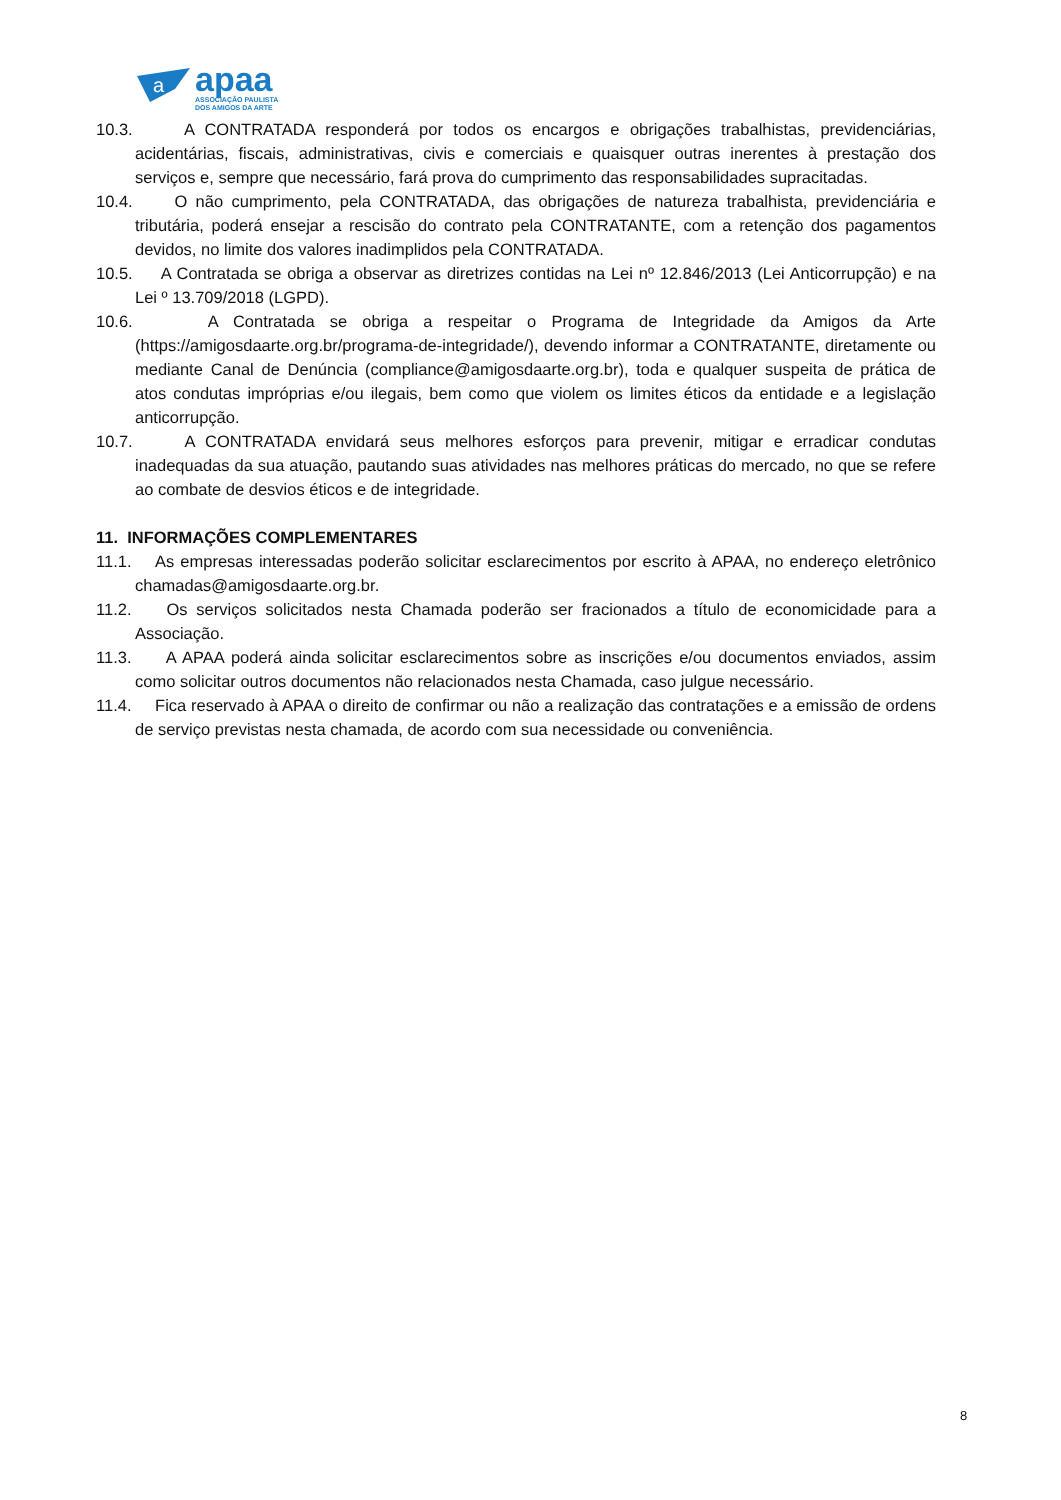a
apaa
ASSOCIAÇÃO PAULISTA
DOS AMIGOS DA ARTE
10.3. A CONTRATADA responderá por todos os encargos e obrigações trabalhistas, previdenciárias, acidentárias, fiscais, administrativas, civis e comerciais e quaisquer outras inerentes à prestação dos serviços e, sempre que necessário, fará prova do cumprimento das responsabilidades supracitadas.
10.4. O não cumprimento, pela CONTRATADA, das obrigações de natureza trabalhista, previdenciária e tributária, poderá ensejar a rescisão do contrato pela CONTRATANTE, com a retenção dos pagamentos devidos, no limite dos valores inadimplidos pela CONTRATADA.
10.5. A Contratada se obriga a observar as diretrizes contidas na Lei nº 12.846/2013 (Lei Anticorrupção) e na Lei º 13.709/2018 (LGPD).
10.6. A Contratada se obriga a respeitar o Programa de Integridade da Amigos da Arte (https://amigosdaarte.org.br/programa-de-integridade/), devendo informar a CONTRATANTE, diretamente ou mediante Canal de Denúncia (compliance@amigosdaarte.org.br), toda e qualquer suspeita de prática de atos condutas impróprias e/ou ilegais, bem como que violem os limites éticos da entidade e a legislação anticorrupção.
10.7. A CONTRATADA envidará seus melhores esforços para prevenir, mitigar e erradicar condutas inadequadas da sua atuação, pautando suas atividades nas melhores práticas do mercado, no que se refere ao combate de desvios éticos e de integridade.
11. INFORMAÇÕES COMPLEMENTARES
11.1. As empresas interessadas poderão solicitar esclarecimentos por escrito à APAA, no endereço eletrônico chamadas@amigosdaarte.org.br.
11.2. Os serviços solicitados nesta Chamada poderão ser fracionados a título de economicidade para a Associação.
11.3. A APAA poderá ainda solicitar esclarecimentos sobre as inscrições e/ou documentos enviados, assim como solicitar outros documentos não relacionados nesta Chamada, caso julgue necessário.
11.4. Fica reservado à APAA o direito de confirmar ou não a realização das contratações e a emissão de ordens de serviço previstas nesta chamada, de acordo com sua necessidade ou conveniência.
8